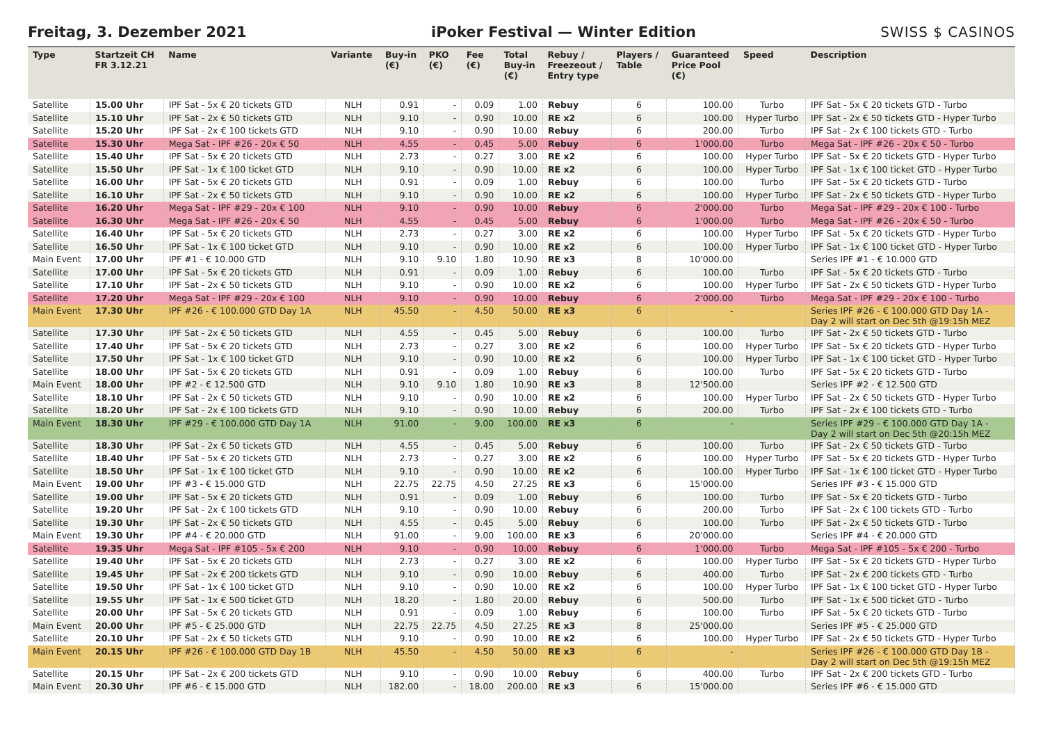Freitag, 3. Dezember 2021
iPoker Festival — Winter Edition
SWISS $ CASINOS
| Type | Startzeit CH FR 3.12.21 | Name | Variante | Buy-in (€) | PKO (€) | Fee (€) | Total Buy-in (€) | Rebuy / Freezeout / Entry type | Players / Table | Guaranteed Price Pool (€) | Speed | Description |
| --- | --- | --- | --- | --- | --- | --- | --- | --- | --- | --- | --- | --- |
| Satellite | 15.00 Uhr | IPF Sat - 5x € 20 tickets GTD | NLH | 0.91 | - | 0.09 | 1.00 | Rebuy | 6 | 100.00 | Turbo | IPF Sat - 5x € 20 tickets GTD - Turbo |
| Satellite | 15.10 Uhr | IPF Sat - 2x € 50 tickets GTD | NLH | 9.10 | - | 0.90 | 10.00 | RE x2 | 6 | 100.00 | Hyper Turbo | IPF Sat - 2x € 50 tickets GTD - Hyper Turbo |
| Satellite | 15.20 Uhr | IPF Sat - 2x € 100 tickets GTD | NLH | 9.10 | - | 0.90 | 10.00 | Rebuy | 6 | 200.00 | Turbo | IPF Sat - 2x € 100 tickets GTD - Turbo |
| Satellite | 15.30 Uhr | Mega Sat - IPF #26 - 20x € 50 | NLH | 4.55 | - | 0.45 | 5.00 | Rebuy | 6 | 1'000.00 | Turbo | Mega Sat - IPF #26 - 20x € 50 - Turbo |
| Satellite | 15.40 Uhr | IPF Sat - 5x € 20 tickets GTD | NLH | 2.73 | - | 0.27 | 3.00 | RE x2 | 6 | 100.00 | Hyper Turbo | IPF Sat - 5x € 20 tickets GTD - Hyper Turbo |
| Satellite | 15.50 Uhr | IPF Sat - 1x € 100 ticket GTD | NLH | 9.10 | - | 0.90 | 10.00 | RE x2 | 6 | 100.00 | Hyper Turbo | IPF Sat - 1x € 100 ticket GTD - Hyper Turbo |
| Satellite | 16.00 Uhr | IPF Sat - 5x € 20 tickets GTD | NLH | 0.91 | - | 0.09 | 1.00 | Rebuy | 6 | 100.00 | Turbo | IPF Sat - 5x € 20 tickets GTD - Turbo |
| Satellite | 16.10 Uhr | IPF Sat - 2x € 50 tickets GTD | NLH | 9.10 | - | 0.90 | 10.00 | RE x2 | 6 | 100.00 | Hyper Turbo | IPF Sat - 2x € 50 tickets GTD - Hyper Turbo |
| Satellite | 16.20 Uhr | Mega Sat - IPF #29 - 20x € 100 | NLH | 9.10 | - | 0.90 | 10.00 | Rebuy | 6 | 2'000.00 | Turbo | Mega Sat - IPF #29 - 20x € 100 - Turbo |
| Satellite | 16.30 Uhr | Mega Sat - IPF #26 - 20x € 50 | NLH | 4.55 | - | 0.45 | 5.00 | Rebuy | 6 | 1'000.00 | Turbo | Mega Sat - IPF #26 - 20x € 50 - Turbo |
| Satellite | 16.40 Uhr | IPF Sat - 5x € 20 tickets GTD | NLH | 2.73 | - | 0.27 | 3.00 | RE x2 | 6 | 100.00 | Hyper Turbo | IPF Sat - 5x € 20 tickets GTD - Hyper Turbo |
| Satellite | 16.50 Uhr | IPF Sat - 1x € 100 ticket GTD | NLH | 9.10 | - | 0.90 | 10.00 | RE x2 | 6 | 100.00 | Hyper Turbo | IPF Sat - 1x € 100 ticket GTD - Hyper Turbo |
| Main Event | 17.00 Uhr | IPF #1 - € 10.000 GTD | NLH | 9.10 | 9.10 | 1.80 | 10.90 | RE x3 | 8 | 10'000.00 | | Series IPF #1 - € 10.000 GTD |
| Satellite | 17.00 Uhr | IPF Sat - 5x € 20 tickets GTD | NLH | 0.91 | - | 0.09 | 1.00 | Rebuy | 6 | 100.00 | Turbo | IPF Sat - 5x € 20 tickets GTD - Turbo |
| Satellite | 17.10 Uhr | IPF Sat - 2x € 50 tickets GTD | NLH | 9.10 | - | 0.90 | 10.00 | RE x2 | 6 | 100.00 | Hyper Turbo | IPF Sat - 2x € 50 tickets GTD - Hyper Turbo |
| Satellite | 17.20 Uhr | Mega Sat - IPF #29 - 20x € 100 | NLH | 9.10 | - | 0.90 | 10.00 | Rebuy | 6 | 2'000.00 | Turbo | Mega Sat - IPF #29 - 20x € 100 - Turbo |
| Main Event | 17.30 Uhr | IPF #26 - € 100.000 GTD Day 1A | NLH | 45.50 | - | 4.50 | 50.00 | RE x3 | 6 | - | | Series IPF #26 - € 100.000 GTD Day 1A - Day 2 will start on Dec 5th @19:15h MEZ |
| Satellite | 17.30 Uhr | IPF Sat - 2x € 50 tickets GTD | NLH | 4.55 | - | 0.45 | 5.00 | Rebuy | 6 | 100.00 | Turbo | IPF Sat - 2x € 50 tickets GTD - Turbo |
| Satellite | 17.40 Uhr | IPF Sat - 5x € 20 tickets GTD | NLH | 2.73 | - | 0.27 | 3.00 | RE x2 | 6 | 100.00 | Hyper Turbo | IPF Sat - 5x € 20 tickets GTD - Hyper Turbo |
| Satellite | 17.50 Uhr | IPF Sat - 1x € 100 ticket GTD | NLH | 9.10 | - | 0.90 | 10.00 | RE x2 | 6 | 100.00 | Hyper Turbo | IPF Sat - 1x € 100 ticket GTD - Hyper Turbo |
| Satellite | 18.00 Uhr | IPF Sat - 5x € 20 tickets GTD | NLH | 0.91 | - | 0.09 | 1.00 | Rebuy | 6 | 100.00 | Turbo | IPF Sat - 5x € 20 tickets GTD - Turbo |
| Main Event | 18.00 Uhr | IPF #2 - € 12.500 GTD | NLH | 9.10 | 9.10 | 1.80 | 10.90 | RE x3 | 8 | 12'500.00 | | Series IPF #2 - € 12.500 GTD |
| Satellite | 18.10 Uhr | IPF Sat - 2x € 50 tickets GTD | NLH | 9.10 | - | 0.90 | 10.00 | RE x2 | 6 | 100.00 | Hyper Turbo | IPF Sat - 2x € 50 tickets GTD - Hyper Turbo |
| Satellite | 18.20 Uhr | IPF Sat - 2x € 100 tickets GTD | NLH | 9.10 | - | 0.90 | 10.00 | Rebuy | 6 | 200.00 | Turbo | IPF Sat - 2x € 100 tickets GTD - Turbo |
| Main Event | 18.30 Uhr | IPF #29 - € 100.000 GTD Day 1A | NLH | 91.00 | - | 9.00 | 100.00 | RE x3 | 6 | - | | Series IPF #29 - € 100.000 GTD Day 1A - Day 2 will start on Dec 5th @20:15h MEZ |
| Satellite | 18.30 Uhr | IPF Sat - 2x € 50 tickets GTD | NLH | 4.55 | - | 0.45 | 5.00 | Rebuy | 6 | 100.00 | Turbo | IPF Sat - 2x € 50 tickets GTD - Turbo |
| Satellite | 18.40 Uhr | IPF Sat - 5x € 20 tickets GTD | NLH | 2.73 | - | 0.27 | 3.00 | RE x2 | 6 | 100.00 | Hyper Turbo | IPF Sat - 5x € 20 tickets GTD - Hyper Turbo |
| Satellite | 18.50 Uhr | IPF Sat - 1x € 100 ticket GTD | NLH | 9.10 | - | 0.90 | 10.00 | RE x2 | 6 | 100.00 | Hyper Turbo | IPF Sat - 1x € 100 ticket GTD - Hyper Turbo |
| Main Event | 19.00 Uhr | IPF #3 - € 15.000 GTD | NLH | 22.75 | 22.75 | 4.50 | 27.25 | RE x3 | 6 | 15'000.00 | | Series IPF #3 - € 15.000 GTD |
| Satellite | 19.00 Uhr | IPF Sat - 5x € 20 tickets GTD | NLH | 0.91 | - | 0.09 | 1.00 | Rebuy | 6 | 100.00 | Turbo | IPF Sat - 5x € 20 tickets GTD - Turbo |
| Satellite | 19.20 Uhr | IPF Sat - 2x € 100 tickets GTD | NLH | 9.10 | - | 0.90 | 10.00 | Rebuy | 6 | 200.00 | Turbo | IPF Sat - 2x € 100 tickets GTD - Turbo |
| Satellite | 19.30 Uhr | IPF Sat - 2x € 50 tickets GTD | NLH | 4.55 | - | 0.45 | 5.00 | Rebuy | 6 | 100.00 | Turbo | IPF Sat - 2x € 50 tickets GTD - Turbo |
| Main Event | 19.30 Uhr | IPF #4 - € 20.000 GTD | NLH | 91.00 | - | 9.00 | 100.00 | RE x3 | 6 | 20'000.00 | | Series IPF #4 - € 20.000 GTD |
| Satellite | 19.35 Uhr | Mega Sat - IPF #105 - 5x € 200 | NLH | 9.10 | - | 0.90 | 10.00 | Rebuy | 6 | 1'000.00 | Turbo | Mega Sat - IPF #105 - 5x € 200 - Turbo |
| Satellite | 19.40 Uhr | IPF Sat - 5x € 20 tickets GTD | NLH | 2.73 | - | 0.27 | 3.00 | RE x2 | 6 | 100.00 | Hyper Turbo | IPF Sat - 5x € 20 tickets GTD - Hyper Turbo |
| Satellite | 19.45 Uhr | IPF Sat - 2x € 200 tickets GTD | NLH | 9.10 | - | 0.90 | 10.00 | Rebuy | 6 | 400.00 | Turbo | IPF Sat - 2x € 200 tickets GTD - Turbo |
| Satellite | 19.50 Uhr | IPF Sat - 1x € 100 ticket GTD | NLH | 9.10 | - | 0.90 | 10.00 | RE x2 | 6 | 100.00 | Hyper Turbo | IPF Sat - 1x € 100 ticket GTD - Hyper Turbo |
| Satellite | 19.55 Uhr | IPF Sat - 1x € 500 ticket GTD | NLH | 18.20 | - | 1.80 | 20.00 | Rebuy | 6 | 500.00 | Turbo | IPF Sat - 1x € 500 ticket GTD - Turbo |
| Satellite | 20.00 Uhr | IPF Sat - 5x € 20 tickets GTD | NLH | 0.91 | - | 0.09 | 1.00 | Rebuy | 6 | 100.00 | Turbo | IPF Sat - 5x € 20 tickets GTD - Turbo |
| Main Event | 20.00 Uhr | IPF #5 - € 25.000 GTD | NLH | 22.75 | 22.75 | 4.50 | 27.25 | RE x3 | 8 | 25'000.00 | | Series IPF #5 - € 25.000 GTD |
| Satellite | 20.10 Uhr | IPF Sat - 2x € 50 tickets GTD | NLH | 9.10 | - | 0.90 | 10.00 | RE x2 | 6 | 100.00 | Hyper Turbo | IPF Sat - 2x € 50 tickets GTD - Hyper Turbo |
| Main Event | 20.15 Uhr | IPF #26 - € 100.000 GTD Day 1B | NLH | 45.50 | - | 4.50 | 50.00 | RE x3 | 6 | - | | Series IPF #26 - € 100.000 GTD Day 1B - Day 2 will start on Dec 5th @19:15h MEZ |
| Satellite | 20.15 Uhr | IPF Sat - 2x € 200 tickets GTD | NLH | 9.10 | - | 0.90 | 10.00 | Rebuy | 6 | 400.00 | Turbo | IPF Sat - 2x € 200 tickets GTD - Turbo |
| Main Event | 20.30 Uhr | IPF #6 - € 15.000 GTD | NLH | 182.00 | - | 18.00 | 200.00 | RE x3 | 6 | 15'000.00 | | Series IPF #6 - € 15.000 GTD |